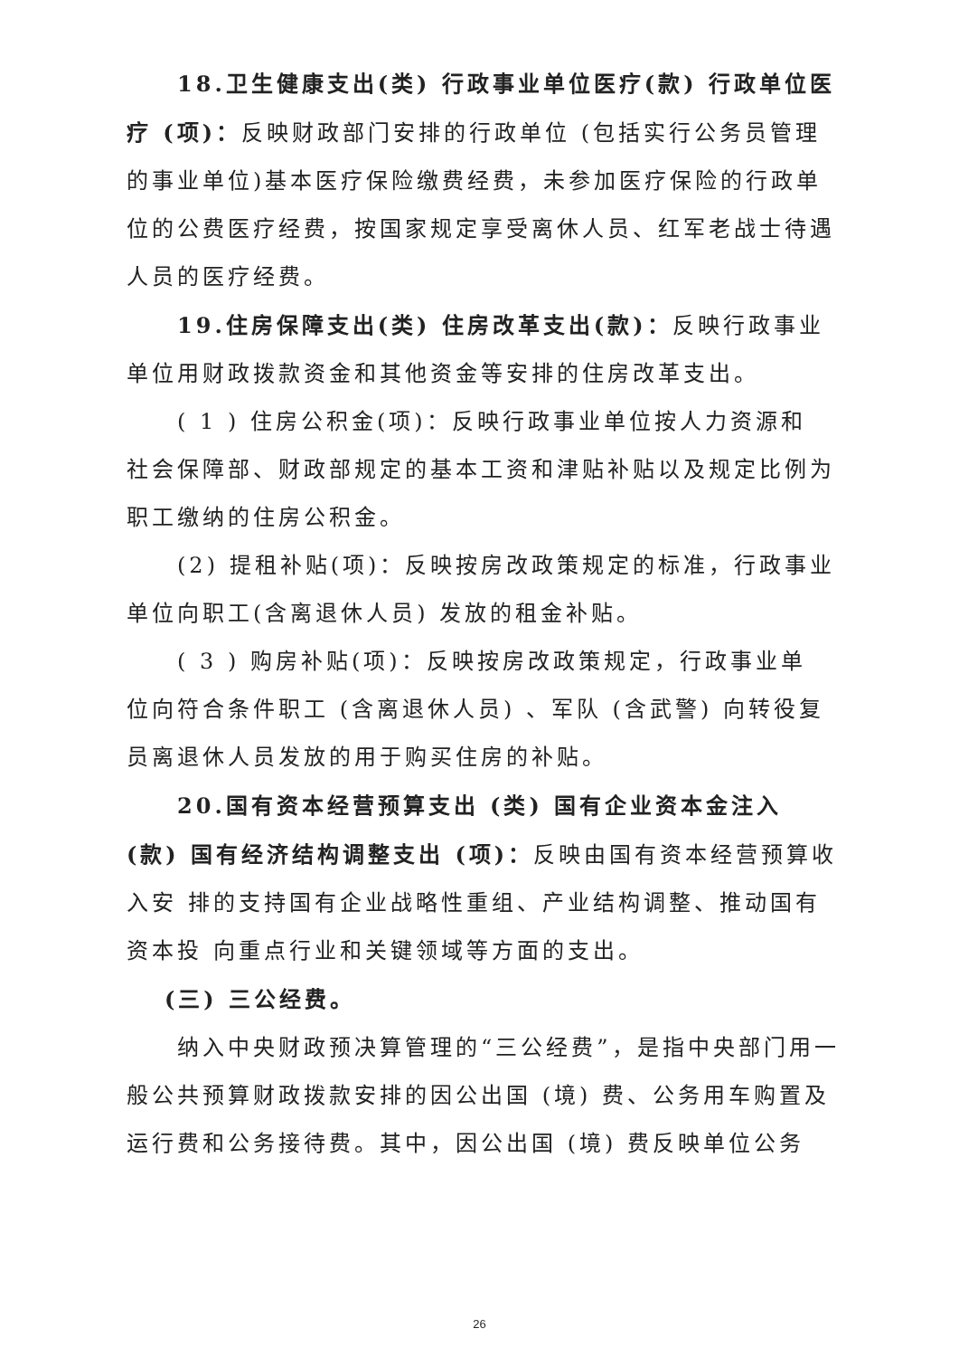18.卫生健康支出(类) 行政事业单位医疗(款) 行政单位医疗 (项)：反映财政部门安排的行政单位 (包括实行公务员管理的事业单位)基本医疗保险缴费经费，未参加医疗保险的行政单位的公费医疗经费，按国家规定享受离休人员、红军老战士待遇人员的医疗经费。
19.住房保障支出(类) 住房改革支出(款)：反映行政事业单位用财政拨款资金和其他资金等安排的住房改革支出。
( 1 ) 住房公积金(项)：反映行政事业单位按人力资源和 社会保障部、财政部规定的基本工资和津贴补贴以及规定比例为职工缴纳的住房公积金。
(2) 提租补贴(项)：反映按房改政策规定的标准，行政事业单位向职工(含离退休人员) 发放的租金补贴。
( 3 ) 购房补贴(项)：反映按房改政策规定，行政事业单 位向符合条件职工 (含离退休人员) 、军队 (含武警) 向转役复 员离退休人员发放的用于购买住房的补贴。
20.国有资本经营预算支出 (类) 国有企业资本金注入 (款) 国有经济结构调整支出 (项)：反映由国有资本经营预算收入安 排的支持国有企业战略性重组、产业结构调整、推动国有资本投 向重点行业和关键领域等方面的支出。
(三) 三公经费。
纳入中央财政预决算管理的“三公经费”，是指中央部门用一般公共预算财政拨款安排的因公出国 (境) 费、公务用车购置及运行费和公务接待费。其中，因公出国 (境) 费反映单位公务
26